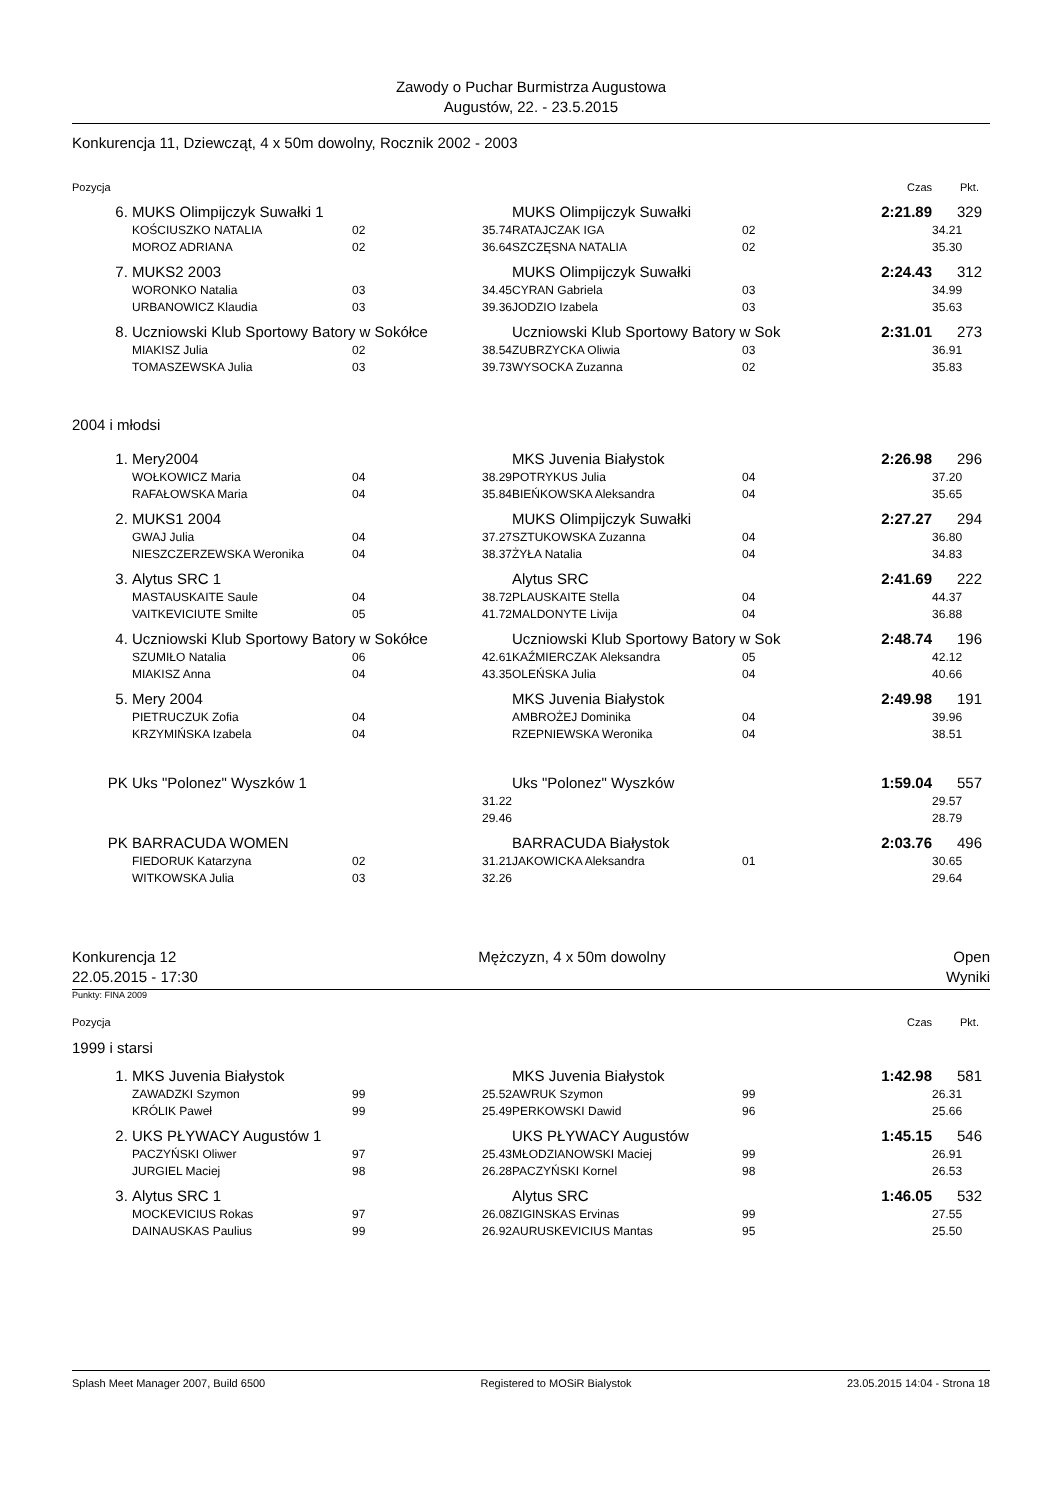Zawody o Puchar Burmistrza Augustowa
Augustów, 22. - 23.5.2015
Konkurencja 11, Dziewcząt, 4 x 50m dowolny, Rocznik 2002 - 2003
| Pozycja | | | | | | | Czas | Pkt. |
| 6. | MUKS Olimpijczyk Suwałki 1 | | | MUKS Olimpijczyk Suwałki | | | 2:21.89 | 329 |
| | KOŚCIUSZKO NATALIA | 02 | 35.74 | RATAJCZAK IGA | 02 | | | 34.21 |
| | MOROZ ADRIANA | 02 | 36.64 | SZCZĘSNA NATALIA | 02 | | | 35.30 |
| 7. | MUKS2 2003 | | | MUKS Olimpijczyk Suwałki | | | 2:24.43 | 312 |
| | WORONKO Natalia | 03 | 34.45 | CYRAN Gabriela | 03 | | | 34.99 |
| | URBANOWICZ Klaudia | 03 | 39.36 | JODZIO Izabela | 03 | | | 35.63 |
| 8. | Uczniowski Klub Sportowy Batory w Sokółce | | | Uczniowski Klub Sportowy Batory w Sok | | | 2:31.01 | 273 |
| | MIAKISZ Julia | 02 | 38.54 | ZUBRZYCKA Oliwia | 03 | | | 36.91 |
| | TOMASZEWSKA Julia | 03 | 39.73 | WYSOCKA Zuzanna | 02 | | | 35.83 |
| 2004 i młodsi | | | | | | | | |
| 1. | Mery2004 | | | MKS Juvenia Białystok | | | 2:26.98 | 296 |
| | WOŁKOWICZ Maria | 04 | 38.29 | POTRYKUS Julia | 04 | | | 37.20 |
| | RAFAŁOWSKA Maria | 04 | 35.84 | BIEŃKOWSKA Aleksandra | 04 | | | 35.65 |
| 2. | MUKS1 2004 | | | MUKS Olimpijczyk Suwałki | | | 2:27.27 | 294 |
| | GWAJ Julia | 04 | 37.27 | SZTUKOWSKA Zuzanna | 04 | | | 36.80 |
| | NIESZCZERZEWSKA Weronika | 04 | 38.37 | ŻYŁA Natalia | 04 | | | 34.83 |
| 3. | Alytus SRC 1 | | | Alytus SRC | | | 2:41.69 | 222 |
| | MASTAUSKAITE Saule | 04 | 38.72 | PLAUSKAITE Stella | 04 | | | 44.37 |
| | VAITKEVICIUTE Smilte | 05 | 41.72 | MALDONYTE Livija | 04 | | | 36.88 |
| 4. | Uczniowski Klub Sportowy Batory w Sokółce | | | Uczniowski Klub Sportowy Batory w Sok | | | 2:48.74 | 196 |
| | SZUMIŁO Natalia | 06 | 42.61 | KAŹMIERCZAK Aleksandra | 05 | | | 42.12 |
| | MIAKISZ Anna | 04 | 43.35 | OLEŃSKA Julia | 04 | | | 40.66 |
| 5. | Mery 2004 | | | MKS Juvenia Białystok | | | 2:49.98 | 191 |
| | PIETRUCZUK Zofia | 04 | | AMBROŻEJ Dominika | 04 | | | 39.96 |
| | KRZYMIŃSKA Izabela | 04 | | RZEPNIEWSKA Weronika | 04 | | | 38.51 |
| PK | Uks "Polonez" Wyszków 1 | | | Uks "Polonez" Wyszków | | | 1:59.04 | 557 |
| | | | 31.22 | | | | | 29.57 |
| | | | 29.46 | | | | | 28.79 |
| PK | BARRACUDA WOMEN | | | BARRACUDA Białystok | | | 2:03.76 | 496 |
| | FIEDORUK Katarzyna | 02 | 31.21 | JAKOWICKA Aleksandra | 01 | | | 30.65 |
| | WITKOWSKA Julia | 03 | 32.26 | | | | | 29.64 |
Konkurencja 12
22.05.2015 - 17:30
Mężczyzn, 4 x 50m dowolny Open
Wyniki
Punkty: FINA 2009
| Pozycja | | | | | | | Czas | Pkt. |
| 1999 i starsi | | | | | | | | |
| 1. | MKS Juvenia Białystok | | | MKS Juvenia Białystok | | | 1:42.98 | 581 |
| | ZAWADZKI Szymon | 99 | 25.52 | AWRUK Szymon | 99 | | | 26.31 |
| | KRÓLIK Paweł | 99 | 25.49 | PERKOWSKI Dawid | 96 | | | 25.66 |
| 2. | UKS PŁYWACY Augustów 1 | | | UKS PŁYWACY Augustów | | | 1:45.15 | 546 |
| | PACZYŃSKI Oliwer | 97 | 25.43 | MŁODZIANOWSKI Maciej | 99 | | | 26.91 |
| | JURGIEL Maciej | 98 | 26.28 | PACZYŃSKI Kornel | 98 | | | 26.53 |
| 3. | Alytus SRC 1 | | | Alytus SRC | | | 1:46.05 | 532 |
| | MOCKEVICIUS Rokas | 97 | 26.08 | ZIGINSKAS Ervinas | 99 | | | 27.55 |
| | DAINAUSKAS Paulius | 99 | 26.92 | AURUSKEVICIUS Mantas | 95 | | | 25.50 |
Splash Meet Manager 2007, Build 6500 Registered to MOSiR Bialystok 23.05.2015 14:04 - Strona 18